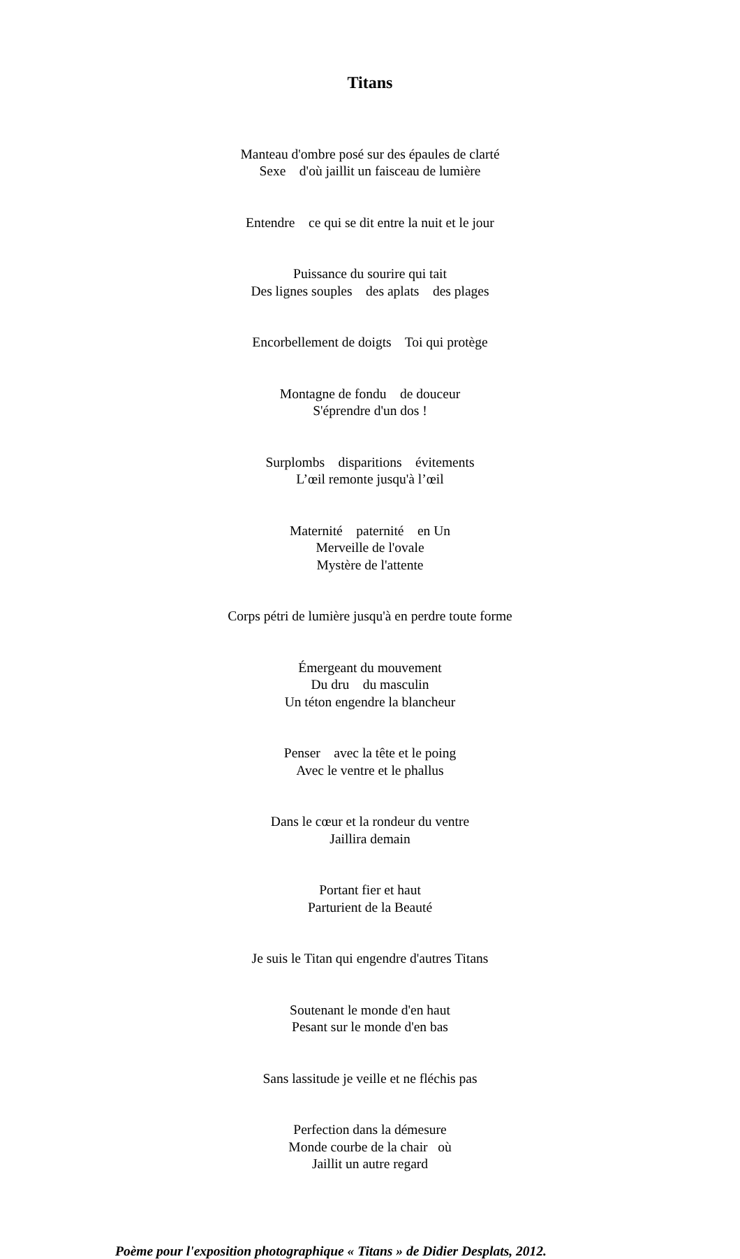Titans
Manteau d'ombre posé sur des épaules de clarté Sexe d'où jaillit un faisceau de lumière
Entendre ce qui se dit entre la nuit et le jour
Puissance du sourire qui tait Des lignes souples des aplats des plages
Encorbellement de doigts Toi qui protège
Montagne de fondu de douceur S'éprendre d'un dos !
Surplombs disparitions évitements L’œil remonte jusqu'à l’œil
Maternité paternité en Un Merveille de l'ovale Mystère de l'attente
Corps pétri de lumière jusqu'à en perdre toute forme
Émergeant du mouvement Du dru du masculin Un téton engendre la blancheur
Penser avec la tête et le poing Avec le ventre et le phallus
Dans le cœur et la rondeur du ventre Jaillira demain
Portant fier et haut Parturient de la Beauté
Je suis le Titan qui engendre d'autres Titans
Soutenant le monde d'en haut Pesant sur le monde d'en bas
Sans lassitude je veille et ne fléchis pas
Perfection dans la démesure Monde courbe de la chair où Jaillit un autre regard
Poème pour l'exposition photographique « Titans » de Didier Desplats, 2012.